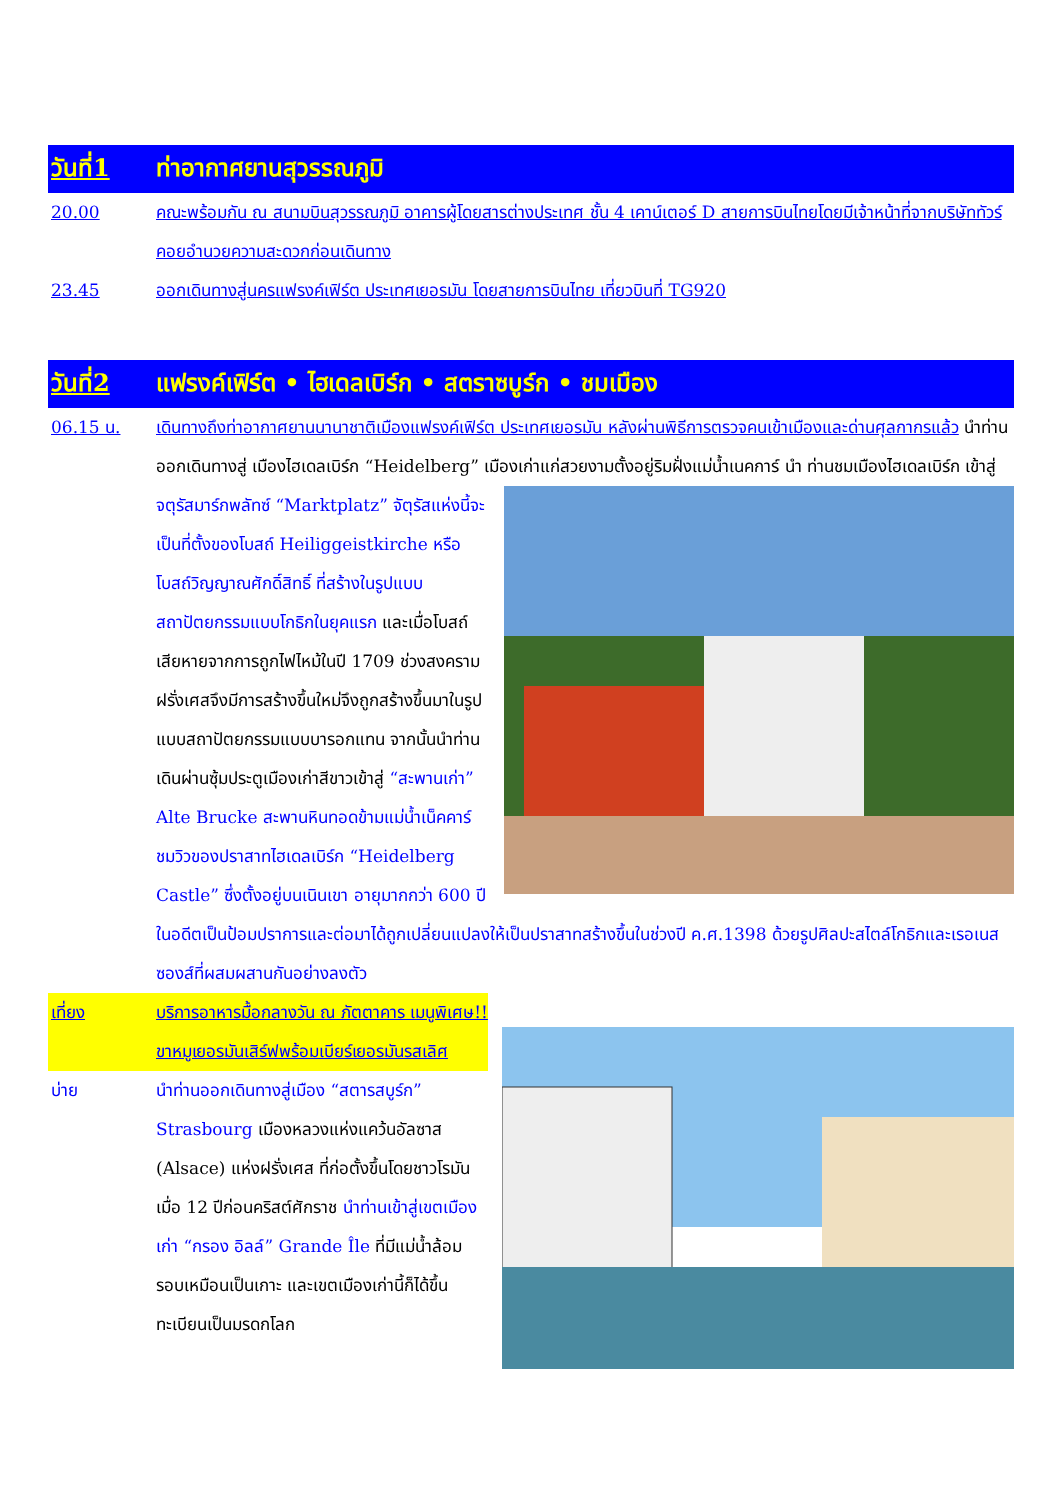วันที่1 ท่าอากาศยานสุวรรณภูมิ
20.00 คณะพร้อมกัน ณ สนามบินสุวรรณภูมิ อาคารผู้โดยสารต่างประเทศ ชั้น 4 เคาน์เตอร์ D สายการบินไทยโดยมีเจ้าหน้าที่จากบริษัททัวร์คอยอำนวยความสะดวกก่อนเดินทาง
23.45 ออกเดินทางสู่นครแฟรงค์เฟิร์ต ประเทศเยอรมัน โดยสายการบินไทย เที่ยวบินที่ TG920
วันที่2 แฟรงค์เฟิร์ต • ไฮเดลเบิร์ก • สตราซบูร์ก • ชมเมือง
06.15 น. เดินทางถึงท่าอากาศยานนานาชาติเมืองแฟรงค์เฟิร์ต ประเทศเยอรมัน หลังผ่านพิธีการตรวจคนเข้าเมืองและด่านศุลกากรแล้ว นำท่านออกเดินทางสู่ เมืองไฮเดลเบิร์ก “Heidelberg” เมืองเก่าแก่สวยงามตั้งอยู่ริมฝั่งแม่น้ำเนคการ์ นำ ท่านชมเมืองไฮเดลเบิร์ก เข้าสู่ จตุรัสมาร์กพลัทซ์ “Marktplatz” จัตุรัสแห่งนี้จะเป็นที่ตั้งของโบสถ์ Heiliggeistkirche หรือโบสถ์วิญญาณศักดิ์สิทธิ์ ที่สร้างในรูปแบบสถาปัตยกรรมแบบโกธิกในยุคแรก และเมื่อโบสถ์เสียหายจากการถูกไฟไหม้ในปี 1709 ช่วงสงครามฝรั่งเศสจึงมีการสร้างขึ้นใหม่จึงถูกสร้างขึ้นมาในรูปแบบสถาปัตยกรรมแบบบารอกแทน จากนั้นนำท่านเดินผ่านซุ้มประตูเมืองเก่าสีขาวเข้าสู่ “สะพานเก่า” Alte Brucke สะพานหินทอดข้ามแม่น้ำเน็คคาร์ ชมวิวของปราสาทไฮเดลเบิร์ก “Heidelberg Castle” ซึ่งตั้งอยู่บนเนินเขา อายุมากกว่า 600 ปี ในอดีตเป็นป้อมปราการและต่อมาได้ถูกเปลี่ยนแปลงให้เป็นปราสาทสร้างขึ้นในช่วงปี ค.ศ.1398 ด้วยรูปศิลปะสไตล์โกธิกและเรอเนสซองส์ที่ผสมผสานกันอย่างลงตัว
เที่ยง บริการอาหารมื้อกลางวัน ณ ภัตตาคาร เมนูพิเศษ!! ขาหมูเยอรมันเสิร์ฟพร้อมเบียร์เยอรมันรสเลิศ
บ่าย นำท่านออกเดินทางสู่เมือง “สตารสบูร์ก” Strasbourg เมืองหลวงแห่งแคว้นอัลซาส (Alsace) แห่งฝรั่งเศส ที่ก่อตั้งขึ้นโดยชาวโรมันเมื่อ 12 ปีก่อนคริสต์ศักราช นำท่านเข้าสู่เขตเมืองเก่า “กรอง อิลล์” Grande Île ที่มีแม่น้ำล้อมรอบเหมือนเป็นเกาะ และเขตเมืองเก่านี้ก็ได้ขึ้นทะเบียนเป็นมรดกโลก